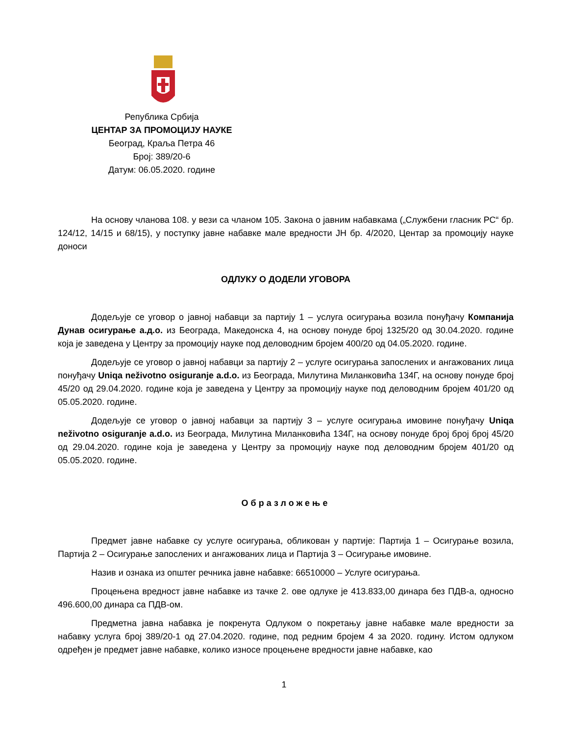Република Србија
ЦЕНТАР ЗА ПРОМОЦИЈУ НАУКЕ
Београд, Краља Петра 46
Број: 389/20-6
Датум: 06.05.2020. године
На основу чланова 108. у вези са чланом 105. Закона о јавним набавкама („Службени гласник РС“ бр. 124/12, 14/15 и 68/15), у поступку јавне набавке мале вредности ЈН бр. 4/2020, Центар за промоцију науке доноси
ОДЛУКУ О ДОДЕЛИ УГОВОРА
Додељује се уговор о јавној набавци за партију 1 – услуга осигурања возила понуђачу Компанија Дунав осигурање а.д.о. из Београда, Македонска 4, на основу понуде број 1325/20 од 30.04.2020. године која је заведена у Центру за промоцију науке под деловодним бројем 400/20 од 04.05.2020. године.
Додељује се уговор о јавној набавци за партију 2 – услуге осигурања запослених и ангажованих лица понуђачу Uniqa neživotno osiguranje a.d.o. из Београда, Милутина Миланковића 134Г, на основу понуде број 45/20 од 29.04.2020. године која је заведена у Центру за промоцију науке под деловодним бројем 401/20 од 05.05.2020. године.
Додељује се уговор о јавној набавци за партију 3 – услуге осигурања имовине понуђачу Uniqa neživotno osiguranje a.d.o. из Београда, Милутина Миланковића 134Г, на основу понуде број број број 45/20 од 29.04.2020. године која је заведена у Центру за промоцију науке под деловодним бројем 401/20 од 05.05.2020. године.
Образложење
Предмет јавне набавке су услуге осигурања, обликован у партије: Партија 1 – Осигурање возила, Партија 2 – Осигурање запослених и ангажованих лица и Партија 3 – Осигурање имовине.
Назив и ознака из општег речника јавне набавке: 66510000 – Услуге осигурања.
Процењена вредност јавне набавке из тачке 2. ове одлуке је 413.833,00 динара без ПДВ-а, односно 496.600,00 динара са ПДВ-ом.
Предметна јавна набавка је покренута Одлуком о покретању јавне набавке мале вредности за набавку услуга број 389/20-1 од 27.04.2020. године, под редним бројем 4 за 2020. годину. Истом одлуком одређен је предмет јавне набавке, колико износе процењене вредности јавне набавке, као
1